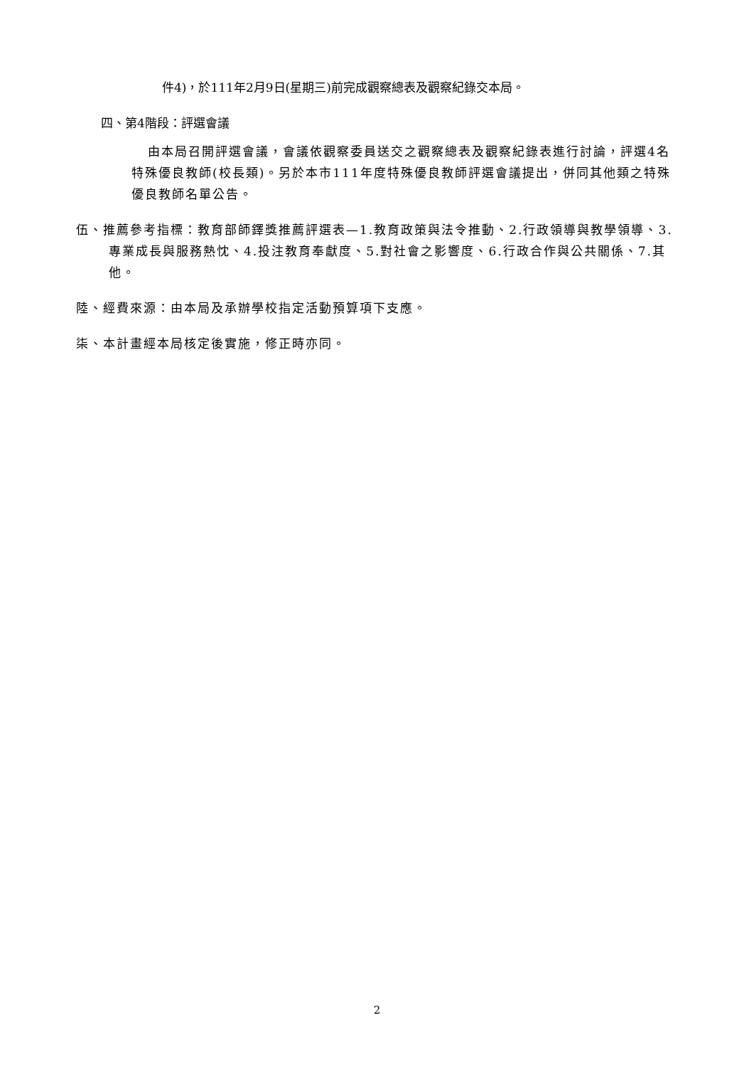件4)，於111年2月9日(星期三)前完成觀察總表及觀察紀錄交本局。
四、第4階段：評選會議
由本局召開評選會議，會議依觀察委員送交之觀察總表及觀察紀錄表進行討論，評選4名特殊優良教師(校長類)。另於本市111年度特殊優良教師評選會議提出，併同其他類之特殊優良教師名單公告。
伍、推薦參考指標：教育部師鐸獎推薦評選表—1.教育政策與法令推動、2.行政領導與教學領導、3.專業成長與服務熱忱、4.投注教育奉獻度、5.對社會之影響度、6.行政合作與公共關係、7.其他。
陸、經費來源：由本局及承辦學校指定活動預算項下支應。
柒、本計畫經本局核定後實施，修正時亦同。
2